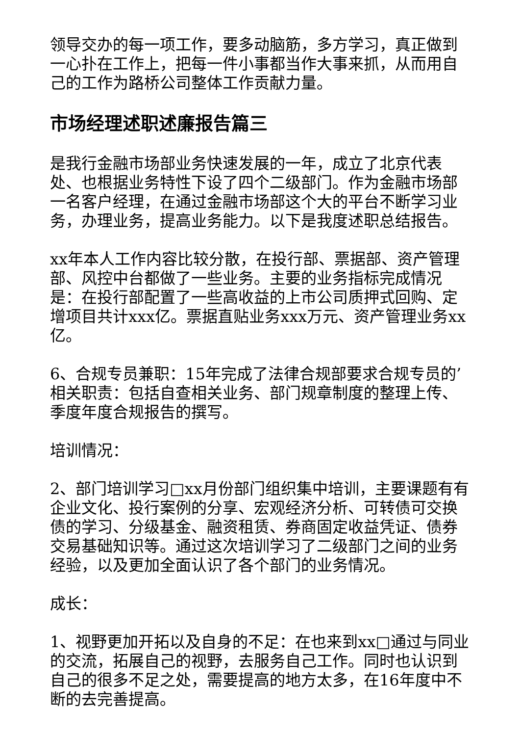领导交办的每一项工作，要多动脑筋，多方学习，真正做到一心扑在工作上，把每一件小事都当作大事来抓，从而用自己的工作为路桥公司整体工作贡献力量。
市场经理述职述廉报告篇三
是我行金融市场部业务快速发展的一年，成立了北京代表处、也根据业务特性下设了四个二级部门。作为金融市场部一名客户经理，在通过金融市场部这个大的平台不断学习业务，办理业务，提高业务能力。以下是我度述职总结报告。
xx年本人工作内容比较分散，在投行部、票据部、资产管理部、风控中台都做了一些业务。主要的业务指标完成情况是：在投行部配置了一些高收益的上市公司质押式回购、定增项目共计xxx亿。票据直贴业务xxx万元、资产管理业务xx亿。
6、合规专员兼职：15年完成了法律合规部要求合规专员的’相关职责：包括自查相关业务、部门规章制度的整理上传、季度年度合规报告的撰写。
培训情况：
2、部门培训学习□xx月份部门组织集中培训，主要课题有有企业文化、投行案例的分享、宏观经济分析、可转债可交换债的学习、分级基金、融资租赁、券商固定收益凭证、债券交易基础知识等。通过这次培训学习了二级部门之间的业务经验，以及更加全面认识了各个部门的业务情况。
成长：
1、视野更加开拓以及自身的不足：在也来到xx□通过与同业的交流，拓展自己的视野，去服务自己工作。同时也认识到自己的很多不足之处，需要提高的地方太多，在16年度中不断的去完善提高。